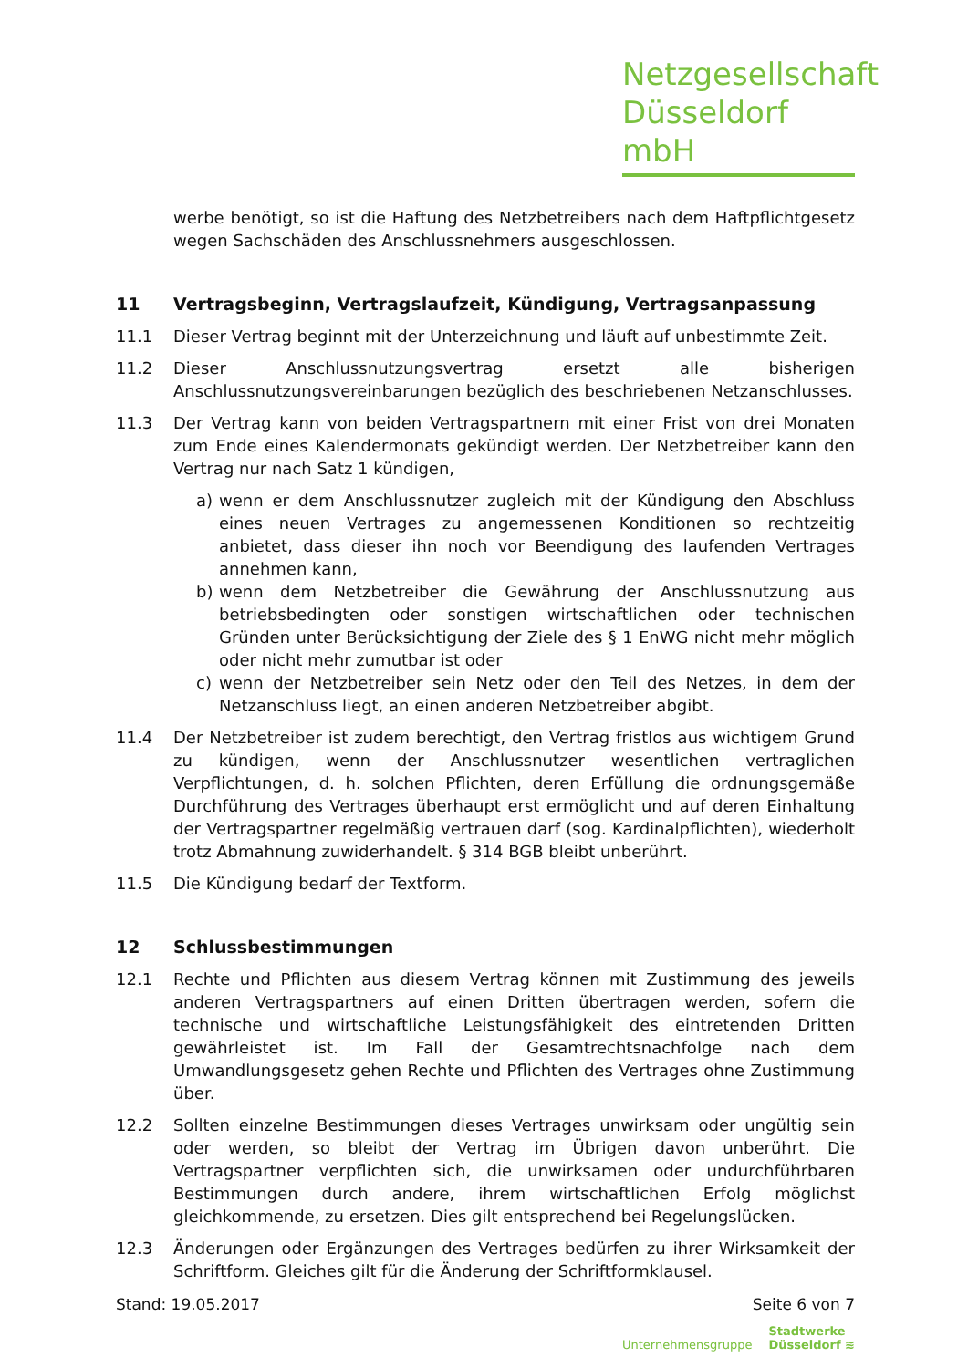Netzgesellschaft
Düsseldorf mbH
werbe benötigt, so ist die Haftung des Netzbetreibers nach dem Haftpflichtgesetz wegen Sachschäden des Anschlussnehmers ausgeschlossen.
11 Vertragsbeginn, Vertragslaufzeit, Kündigung, Vertragsanpassung
11.1 Dieser Vertrag beginnt mit der Unterzeichnung und läuft auf unbestimmte Zeit.
11.2 Dieser Anschlussnutzungsvertrag ersetzt alle bisherigen Anschlussnutzungsvereinbarungen bezüglich des beschriebenen Netzanschlusses.
11.3 Der Vertrag kann von beiden Vertragspartnern mit einer Frist von drei Monaten zum Ende eines Kalendermonats gekündigt werden. Der Netzbetreiber kann den Vertrag nur nach Satz 1 kündigen,
a) wenn er dem Anschlussnutzer zugleich mit der Kündigung den Abschluss eines neuen Vertrages zu angemessenen Konditionen so rechtzeitig anbietet, dass dieser ihn noch vor Beendigung des laufenden Vertrages annehmen kann,
b) wenn dem Netzbetreiber die Gewährung der Anschlussnutzung aus betriebsbedingten oder sonstigen wirtschaftlichen oder technischen Gründen unter Berücksichtigung der Ziele des § 1 EnWG nicht mehr möglich oder nicht mehr zumutbar ist oder
c) wenn der Netzbetreiber sein Netz oder den Teil des Netzes, in dem der Netzanschluss liegt, an einen anderen Netzbetreiber abgibt.
11.4 Der Netzbetreiber ist zudem berechtigt, den Vertrag fristlos aus wichtigem Grund zu kündigen, wenn der Anschlussnutzer wesentlichen vertraglichen Verpflichtungen, d. h. solchen Pflichten, deren Erfüllung die ordnungsgemäße Durchführung des Vertrages überhaupt erst ermöglicht und auf deren Einhaltung der Vertragspartner regelmäßig vertrauen darf (sog. Kardinalpflichten), wiederholt trotz Abmahnung zuwiderhandelt. § 314 BGB bleibt unberührt.
11.5 Die Kündigung bedarf der Textform.
12 Schlussbestimmungen
12.1 Rechte und Pflichten aus diesem Vertrag können mit Zustimmung des jeweils anderen Vertragspartners auf einen Dritten übertragen werden, sofern die technische und wirtschaftliche Leistungsfähigkeit des eintretenden Dritten gewährleistet ist. Im Fall der Gesamtrechtsnachfolge nach dem Umwandlungsgesetz gehen Rechte und Pflichten des Vertrages ohne Zustimmung über.
12.2 Sollten einzelne Bestimmungen dieses Vertrages unwirksam oder ungültig sein oder werden, so bleibt der Vertrag im Übrigen davon unberührt. Die Vertragspartner verpflichten sich, die unwirksamen oder undurchführbaren Bestimmungen durch andere, ihrem wirtschaftlichen Erfolg möglichst gleichkommende, zu ersetzen. Dies gilt entsprechend bei Regelungslücken.
12.3 Änderungen oder Ergänzungen des Vertrages bedürfen zu ihrer Wirksamkeit der Schriftform. Gleiches gilt für die Änderung der Schriftformklausel.
Stand: 19.05.2017 Seite 6 von 7
Unternehmensgruppe Stadtwerke
Düsseldorf ≋